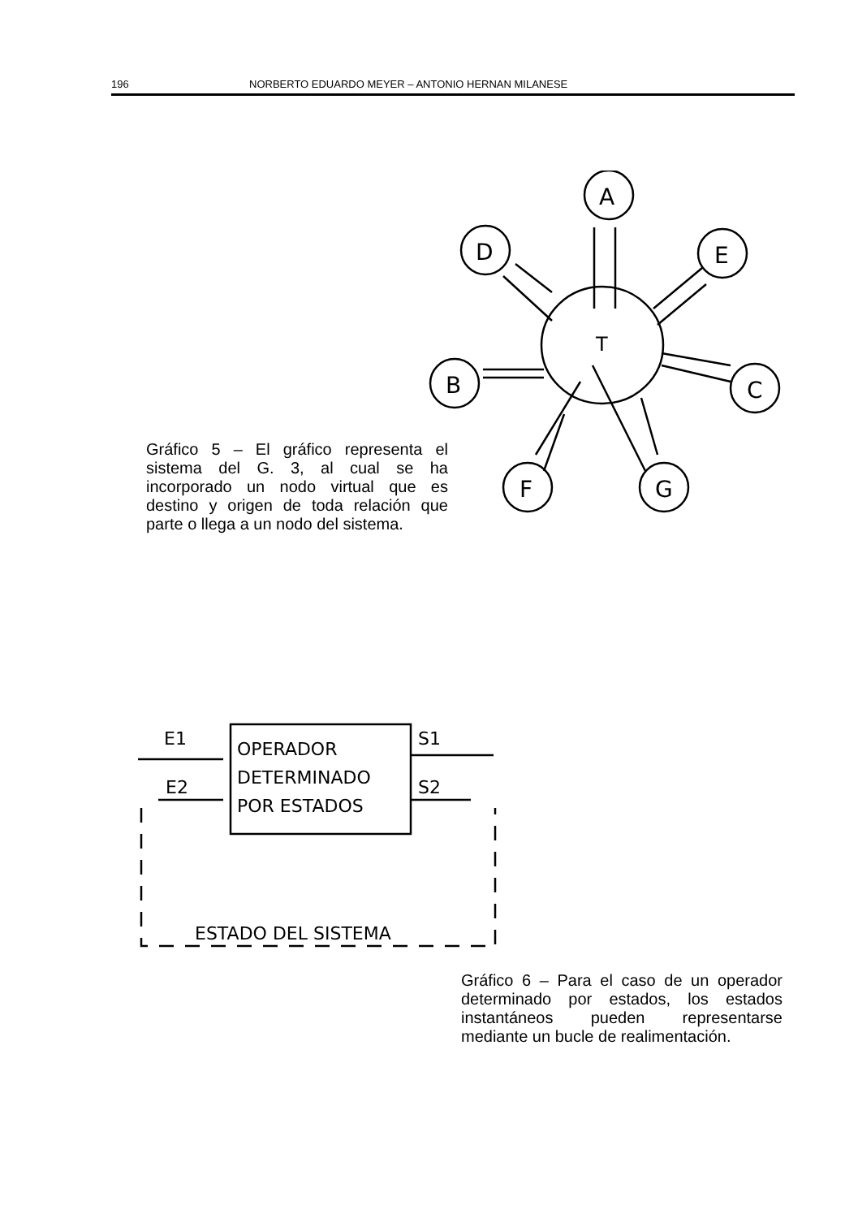196 NORBERTO EDUARDO MEYER – ANTONIO HERNAN MILANESE
A
D
E
B
C
F
G
T
Gráfico 5 – El gráfico representa el sistema del G. 3, al cual se ha incorporado un nodo virtual que es destino y origen de toda relación que parte o llega a un nodo del sistema.
OPERADOR
DETERMINADO
POR ESTADOS
E1
E2
S1
S2
ESTADO DEL SISTEMA
Gráfico 6 – Para el caso de un operador determinado por estados, los estados instantáneos pueden representarse mediante un bucle de realimentación.